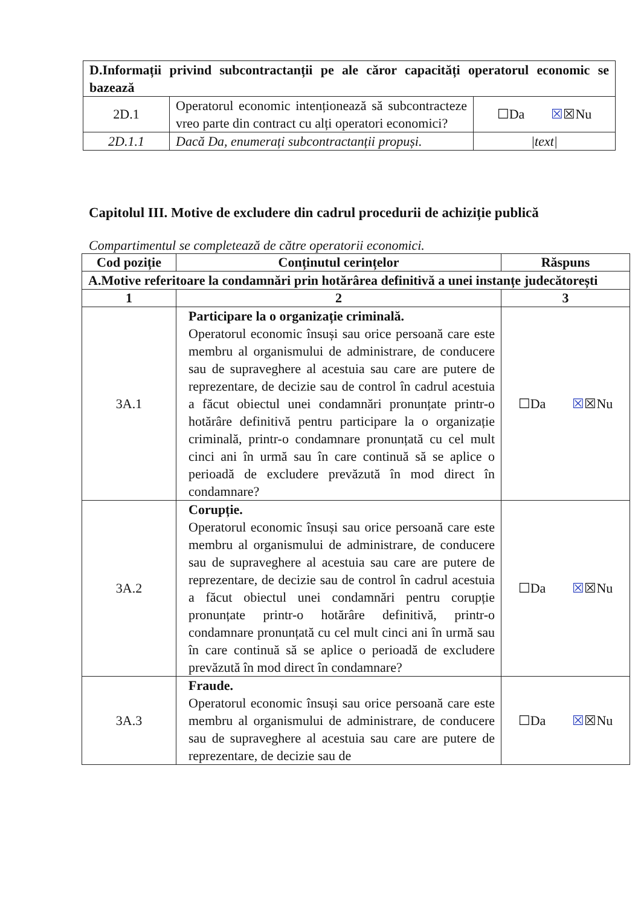| D.Informații privind subcontractanții pe ale căror capacități operatorul economic se bazează | | |
| --- | --- | --- |
| 2D.1 | Operatorul economic intenționează să subcontracteze vreo parte din contract cu alți operatori economici? | ☐Da ☒ ☒Nu |
| 2D.1.1 | Dacă Da, enumerați subcontractanții propuși. | /text/ |
Capitolul III. Motive de excludere din cadrul procedurii de achiziție publică
Compartimentul se completează de către operatorii economici.
| Cod poziție | Conținutul cerințelor | Răspuns |
| --- | --- | --- |
| A.Motive referitoare la condamnări prin hotărârea definitivă a unei instanțe judecătorești | | |
| 1 | 2 | 3 |
| 3A.1 | Participare la o organizație criminală. Operatorul economic însuși sau orice persoană care este membru al organismului de administrare, de conducere sau de supraveghere al acestuia sau care are putere de reprezentare, de decizie sau de control în cadrul acestuia a făcut obiectul unei condamnări pronunțate printr-o hotărâre definitivă pentru participare la o organizație criminală, printr-o condamnare pronunțată cu cel mult cinci ani în urmă sau în care continuă să se aplice o perioadă de excludere prevăzută în mod direct în condamnare? | ☐Da ☒ ☒Nu |
| 3A.2 | Corupție. Operatorul economic însuși sau orice persoană care este membru al organismului de administrare, de conducere sau de supraveghere al acestuia sau care are putere de reprezentare, de decizie sau de control în cadrul acestuia a făcut obiectul unei condamnări pentru corupție pronunțate printr-o hotărâre definitivă, printr-o condamnare pronunțată cu cel mult cinci ani în urmă sau în care continuă să se aplice o perioadă de excludere prevăzută în mod direct în condamnare? | ☐Da ☒ ☒Nu |
| 3A.3 | Fraude. Operatorul economic însuși sau orice persoană care este membru al organismului de administrare, de conducere sau de supraveghere al acestuia sau care are putere de reprezentare, de decizie sau de | ☐Da ☒ ☒Nu |